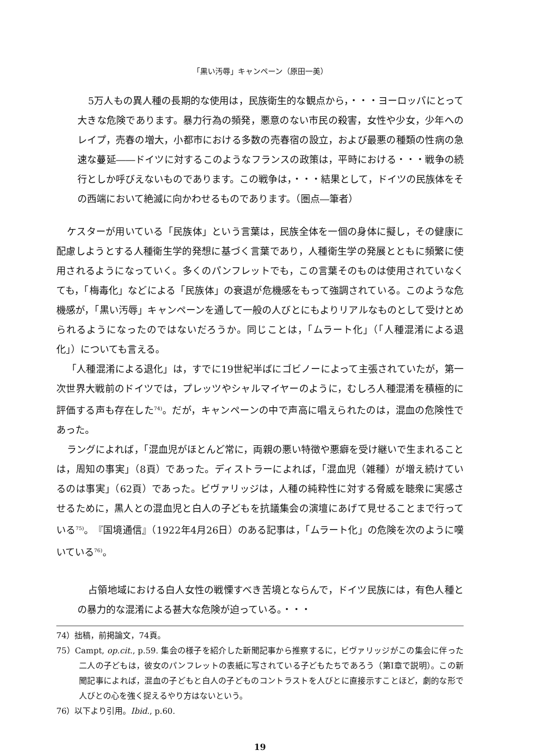「黒い汚辱」キャンペーン（原田一美）
5万人もの異人種の長期的な使用は，民族衛生的な観点から，・・・ヨーロッパにとって大きな危険であります。暴力行為の頻発，悪意のない市民の殺害，女性や少女，少年へのレイプ，売春の増大，小都市における多数の売春宿の設立，および最悪の種類の性病の急速な蔓延――ドイツに対するこのようなフランスの政策は，平時における・・・戦争の続行としか呼びえないものであります。この戦争は，・・・結果として，ドイツの民族体をその西端において絶滅に向かわせるものであります。（圏点―筆者）
ケスターが用いている「民族体」という言葉は，民族全体を一個の身体に擬し，その健康に配慮しようとする人種衛生学的発想に基づく言葉であり，人種衛生学の発展とともに頻繁に使用されるようになっていく。多くのパンフレットでも，この言葉そのものは使用されていなくても，「梅毒化」などによる「民族体」の衰退が危機感をもって強調されている。このような危機感が，「黒い汚辱」キャンペーンを通して一般の人びとにもよりリアルなものとして受けとめられるようになったのではないだろうか。同じことは，「ムラート化」（「人種混淆による退化」）についても言える。
「人種混淆による退化」は，すでに19世紀半ばにゴビノーによって主張されていたが，第一次世界大戦前のドイツでは，プレッツやシャルマイヤーのように，むしろ人種混淆を積極的に評価する声も存在した<sup>74)</sup>。だが，キャンペーンの中で声高に唱えられたのは，混血の危険性であった。
ラングによれば，「混血児がほとんど常に，両親の悪い特徴や悪癖を受け継いで生まれることは，周知の事実」（8頁）であった。ディストラーによれば，「混血児（雑種）が増え続けているのは事実」（62頁）であった。ビヴァリッジは，人種の純粋性に対する脅威を聴衆に実感させるために，黒人との混血児と白人の子どもを抗議集会の演壇にあげて見せることまで行っている<sup>75)</sup>。『国境通信』（1922年4月26日）のある記事は，「ムラート化」の危険を次のように嘆いている<sup>76)</sup>。
占領地域における白人女性の戦慄すべき苦境とならんで，ドイツ民族には，有色人種との暴力的な混淆による甚大な危険が迫っている。・・・
74）拙稿，前掲論文，74頁。
75）Campt, op.cit., p.59. 集会の様子を紹介した新聞記事から推察するに，ビヴァリッジがこの集会に伴った二人の子どもは，彼女のパンフレットの表紙に写されている子どもたちであろう（第Ⅰ章で説明）。この新聞記事によれば，混血の子どもと白人の子どものコントラストを人びとに直接示すことほど，劇的な形で人びとの心を強く捉えるやり方はないという。
76）以下より引用。Ibid., p.60.
19